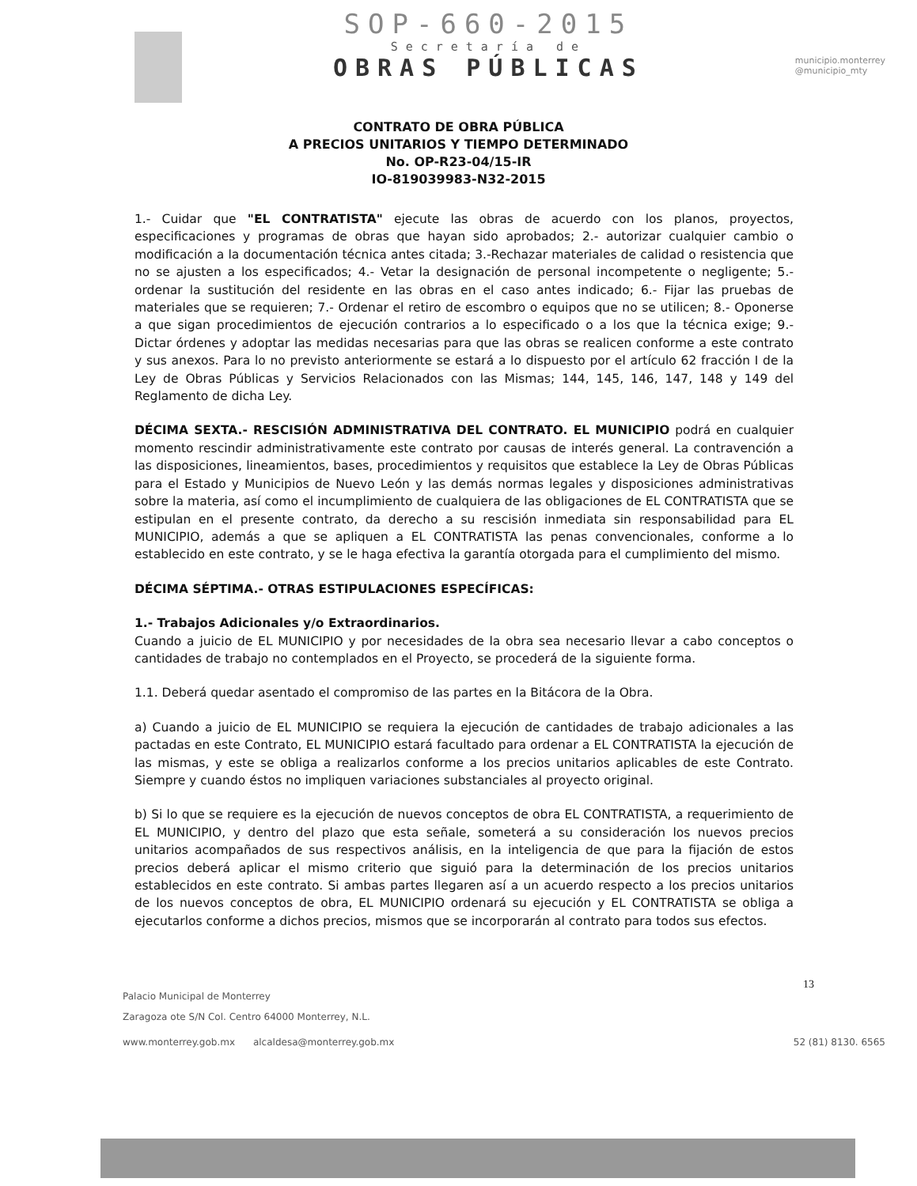SOP-660-2015
Secretaría de
OBRAS PÚBLICAS
municipio.monterrey
@municipio_mty
CONTRATO DE OBRA PÚBLICA
A PRECIOS UNITARIOS Y TIEMPO DETERMINADO
No. OP-R23-04/15-IR
IO-819039983-N32-2015
1.- Cuidar que "EL CONTRATISTA" ejecute las obras de acuerdo con los planos, proyectos, especificaciones y programas de obras que hayan sido aprobados; 2.- autorizar cualquier cambio o modificación a la documentación técnica antes citada; 3.-Rechazar materiales de calidad o resistencia que no se ajusten a los especificados; 4.- Vetar la designación de personal incompetente o negligente; 5.- ordenar la sustitución del residente en las obras en el caso antes indicado; 6.- Fijar las pruebas de materiales que se requieren; 7.- Ordenar el retiro de escombro o equipos que no se utilicen; 8.- Oponerse a que sigan procedimientos de ejecución contrarios a lo especificado o a los que la técnica exige; 9.- Dictar órdenes y adoptar las medidas necesarias para que las obras se realicen conforme a este contrato y sus anexos. Para lo no previsto anteriormente se estará a lo dispuesto por el artículo 62 fracción I de la Ley de Obras Públicas y Servicios Relacionados con las Mismas; 144, 145, 146, 147, 148 y 149 del Reglamento de dicha Ley.
DÉCIMA SEXTA.- RESCISIÓN ADMINISTRATIVA DEL CONTRATO. EL MUNICIPIO podrá en cualquier momento rescindir administrativamente este contrato por causas de interés general. La contravención a las disposiciones, lineamientos, bases, procedimientos y requisitos que establece la Ley de Obras Públicas para el Estado y Municipios de Nuevo León y las demás normas legales y disposiciones administrativas sobre la materia, así como el incumplimiento de cualquiera de las obligaciones de EL CONTRATISTA que se estipulan en el presente contrato, da derecho a su rescisión inmediata sin responsabilidad para EL MUNICIPIO, además a que se apliquen a EL CONTRATISTA las penas convencionales, conforme a lo establecido en este contrato, y se le haga efectiva la garantía otorgada para el cumplimiento del mismo.
DÉCIMA SÉPTIMA.- OTRAS ESTIPULACIONES ESPECÍFICAS:
1.- Trabajos Adicionales y/o Extraordinarios.
Cuando a juicio de EL MUNICIPIO y por necesidades de la obra sea necesario llevar a cabo conceptos o cantidades de trabajo no contemplados en el Proyecto, se procederá de la siguiente forma.
1.1. Deberá quedar asentado el compromiso de las partes en la Bitácora de la Obra.
a) Cuando a juicio de EL MUNICIPIO se requiera la ejecución de cantidades de trabajo adicionales a las pactadas en este Contrato, EL MUNICIPIO estará facultado para ordenar a EL CONTRATISTA la ejecución de las mismas, y este se obliga a realizarlos conforme a los precios unitarios aplicables de este Contrato. Siempre y cuando éstos no impliquen variaciones substanciales al proyecto original.
b) Si lo que se requiere es la ejecución de nuevos conceptos de obra EL CONTRATISTA, a requerimiento de EL MUNICIPIO, y dentro del plazo que esta señale, someterá a su consideración los nuevos precios unitarios acompañados de sus respectivos análisis, en la inteligencia de que para la fijación de estos precios deberá aplicar el mismo criterio que siguió para la determinación de los precios unitarios establecidos en este contrato. Si ambas partes llegaren así a un acuerdo respecto a los precios unitarios de los nuevos conceptos de obra, EL MUNICIPIO ordenará su ejecución y EL CONTRATISTA se obliga a ejecutarlos conforme a dichos precios, mismos que se incorporarán al contrato para todos sus efectos.
13
Palacio Municipal de Monterrey
Zaragoza ote S/N Col. Centro 64000 Monterrey, N.L.
www.monterrey.gob.mx alcaldesa@monterrey.gob.mx 52 (81) 8130. 6565